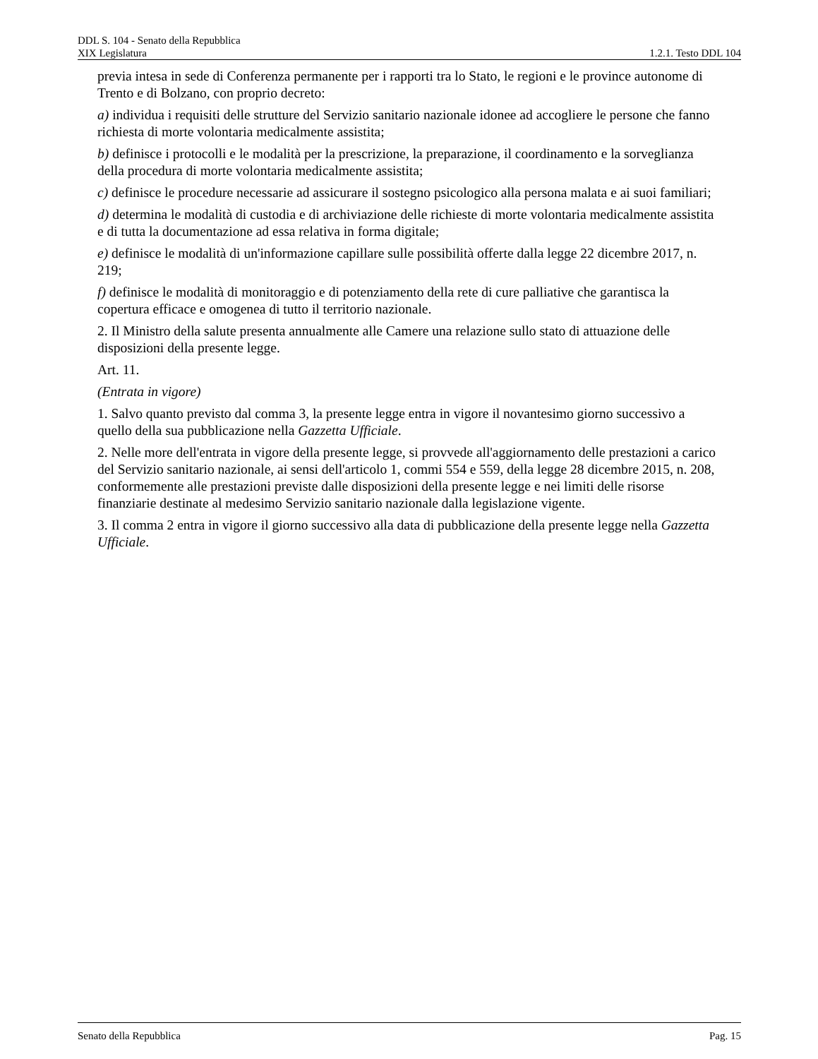DDL S. 104 - Senato della Repubblica
XIX Legislatura 1.2.1. Testo DDL 104
previa intesa in sede di Conferenza permanente per i rapporti tra lo Stato, le regioni e le province autonome di Trento e di Bolzano, con proprio decreto:
a) individua i requisiti delle strutture del Servizio sanitario nazionale idonee ad accogliere le persone che fanno richiesta di morte volontaria medicalmente assistita;
b) definisce i protocolli e le modalità per la prescrizione, la preparazione, il coordinamento e la sorveglianza della procedura di morte volontaria medicalmente assistita;
c) definisce le procedure necessarie ad assicurare il sostegno psicologico alla persona malata e ai suoi familiari;
d) determina le modalità di custodia e di archiviazione delle richieste di morte volontaria medicalmente assistita e di tutta la documentazione ad essa relativa in forma digitale;
e) definisce le modalità di un'informazione capillare sulle possibilità offerte dalla legge 22 dicembre 2017, n. 219;
f) definisce le modalità di monitoraggio e di potenziamento della rete di cure palliative che garantisca la copertura efficace e omogenea di tutto il territorio nazionale.
2. Il Ministro della salute presenta annualmente alle Camere una relazione sullo stato di attuazione delle disposizioni della presente legge.
Art. 11.
(Entrata in vigore)
1. Salvo quanto previsto dal comma 3, la presente legge entra in vigore il novantesimo giorno successivo a quello della sua pubblicazione nella Gazzetta Ufficiale.
2. Nelle more dell'entrata in vigore della presente legge, si provvede all'aggiornamento delle prestazioni a carico del Servizio sanitario nazionale, ai sensi dell'articolo 1, commi 554 e 559, della legge 28 dicembre 2015, n. 208, conformemente alle prestazioni previste dalle disposizioni della presente legge e nei limiti delle risorse finanziarie destinate al medesimo Servizio sanitario nazionale dalla legislazione vigente.
3. Il comma 2 entra in vigore il giorno successivo alla data di pubblicazione della presente legge nella Gazzetta Ufficiale.
Senato della Repubblica Pag. 15